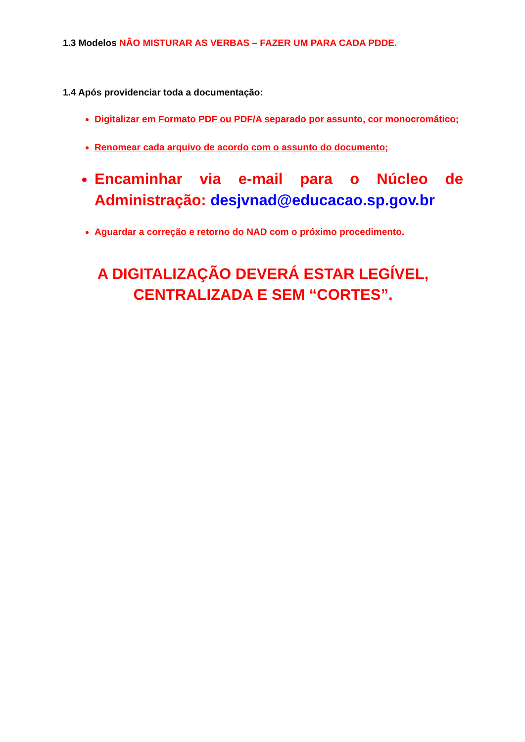1.3 Modelos NÃO MISTURAR AS VERBAS – FAZER UM PARA CADA PDDE.
1.4 Após providenciar toda a documentação:
Digitalizar em Formato PDF ou PDF/A separado por assunto, cor monocromático;
Renomear cada arquivo de acordo com o assunto do documento;
Encaminhar via e-mail para o Núcleo de Administração: desjvnad@educacao.sp.gov.br
Aguardar a correção e retorno do NAD com o próximo procedimento.
A DIGITALIZAÇÃO DEVERÁ ESTAR LEGÍVEL,
CENTRALIZADA E SEM “CORTES”.